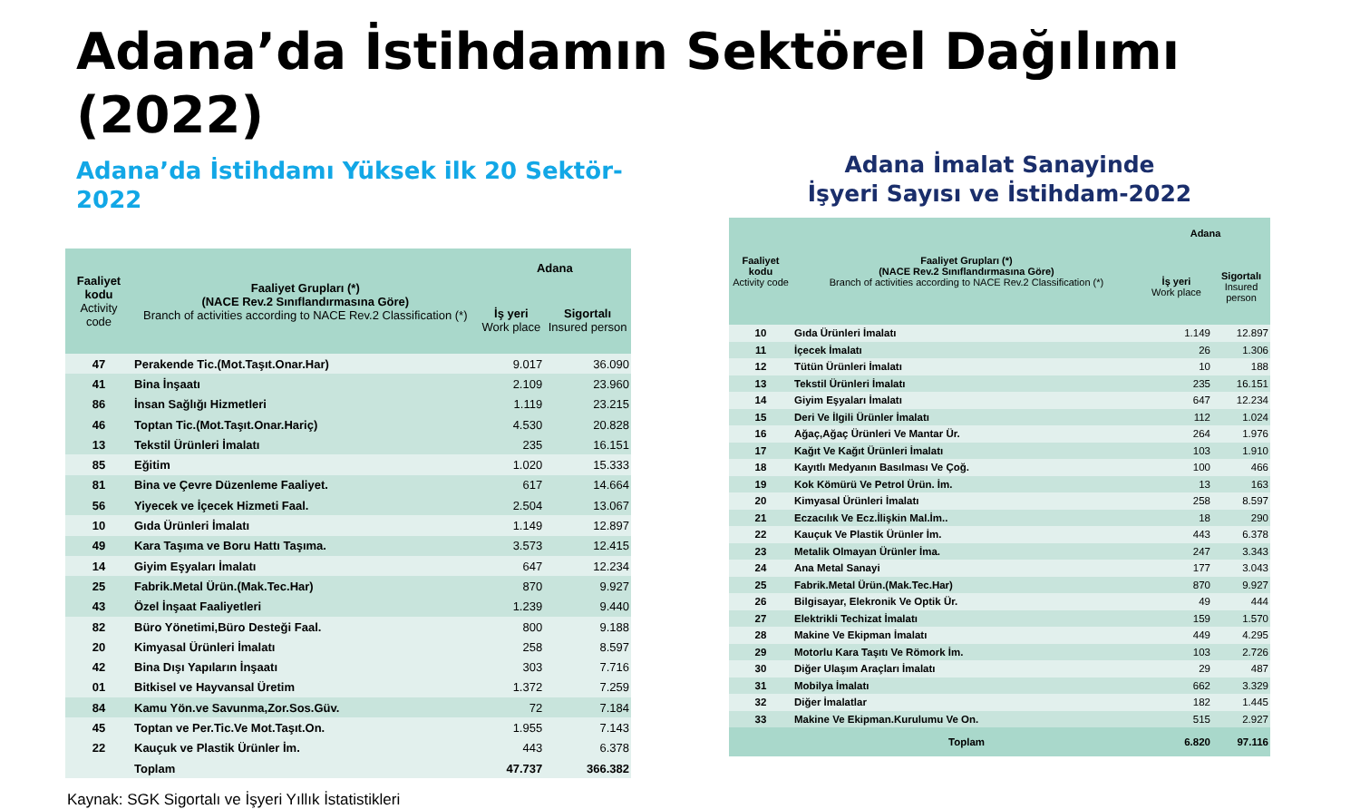Adana’da İstihdamın Sektörel Dağılımı (2022)
Adana’da İstihdamı Yüksek ilk 20 Sektör-2022
| Faaliyet kodu Activity code | Faaliyet Grupları (*) (NACE Rev.2 Sınıflandırmasına Göre) Branch of activities according to NACE Rev.2 Classification (*) | Adana | |
| --- | --- | --- | --- |
| | | İş yeri Work place | Sigortalı Insured person |
| 47 | Perakende Tic.(Mot.Taşıt.Onar.Har) | 9.017 | 36.090 |
| 41 | Bina İnşaatı | 2.109 | 23.960 |
| 86 | İnsan Sağlığı Hizmetleri | 1.119 | 23.215 |
| 46 | Toptan Tic.(Mot.Taşıt.Onar.Hariç) | 4.530 | 20.828 |
| 13 | Tekstil Ürünleri İmalatı | 235 | 16.151 |
| 85 | Eğitim | 1.020 | 15.333 |
| 81 | Bina ve Çevre Düzenleme Faaliyet. | 617 | 14.664 |
| 56 | Yiyecek ve İçecek Hizmeti Faal. | 2.504 | 13.067 |
| 10 | Gıda Ürünleri İmalatı | 1.149 | 12.897 |
| 49 | Kara Taşıma ve Boru Hattı Taşıma. | 3.573 | 12.415 |
| 14 | Giyim Eşyaları İmalatı | 647 | 12.234 |
| 25 | Fabrik.Metal Ürün.(Mak.Tec.Har) | 870 | 9.927 |
| 43 | Özel İnşaat Faaliyetleri | 1.239 | 9.440 |
| 82 | Büro Yönetimi,Büro Desteği Faal. | 800 | 9.188 |
| 20 | Kimyasal Ürünleri İmalatı | 258 | 8.597 |
| 42 | Bina Dışı Yapıların İnşaatı | 303 | 7.716 |
| 01 | Bitkisel ve Hayvansal Üretim | 1.372 | 7.259 |
| 84 | Kamu Yön.ve Savunma,Zor.Sos.Güv. | 72 | 7.184 |
| 45 | Toptan ve Per.Tic.Ve Mot.Taşıt.On. | 1.955 | 7.143 |
| 22 | Kauçuk ve Plastik Ürünler İm. | 443 | 6.378 |
| | Toplam | 47.737 | 366.382 |
Kaynak: SGK Sigortalı ve İşyeri Yıllık İstatistikleri
Adana İmalat Sanayinde
İşyeri Sayısı ve İstihdam-2022
| Faaliyet kodu Activity code | Faaliyet Grupları (*) (NACE Rev.2 Sınıflandırmasına Göre) Branch of activities according to NACE Rev.2 Classification (*) | Adana | |
| --- | --- | --- | --- |
| | | İş yeri Work place | Sigortalı Insured person |
| 10 | Gıda Ürünleri İmalatı | 1.149 | 12.897 |
| 11 | İçecek İmalatı | 26 | 1.306 |
| 12 | Tütün Ürünleri İmalatı | 10 | 188 |
| 13 | Tekstil Ürünleri İmalatı | 235 | 16.151 |
| 14 | Giyim Eşyaları İmalatı | 647 | 12.234 |
| 15 | Deri Ve İlgili Ürünler İmalatı | 112 | 1.024 |
| 16 | Ağaç,Ağaç Ürünleri Ve Mantar Ür. | 264 | 1.976 |
| 17 | Kağıt Ve Kağıt Ürünleri İmalatı | 103 | 1.910 |
| 18 | Kayıtlı Medyanın Basılması Ve Çoğ. | 100 | 466 |
| 19 | Kok Kömürü Ve Petrol Ürün. İm. | 13 | 163 |
| 20 | Kimyasal Ürünleri İmalatı | 258 | 8.597 |
| 21 | Eczacılık Ve Ecz.İlişkin Mal.İm.. | 18 | 290 |
| 22 | Kauçuk Ve Plastik Ürünler İm. | 443 | 6.378 |
| 23 | Metalik Olmayan Ürünler İma. | 247 | 3.343 |
| 24 | Ana Metal Sanayi | 177 | 3.043 |
| 25 | Fabrik.Metal Ürün.(Mak.Tec.Har) | 870 | 9.927 |
| 26 | Bilgisayar, Elekronik Ve Optik Ür. | 49 | 444 |
| 27 | Elektrikli Techizat İmalatı | 159 | 1.570 |
| 28 | Makine Ve Ekipman İmalatı | 449 | 4.295 |
| 29 | Motorlu Kara Taşıtı Ve Römork İm. | 103 | 2.726 |
| 30 | Diğer Ulaşım Araçları İmalatı | 29 | 487 |
| 31 | Mobilya İmalatı | 662 | 3.329 |
| 32 | Diğer İmalatlar | 182 | 1.445 |
| 33 | Makine Ve Ekipman.Kurulumu Ve On. | 515 | 2.927 |
| | Toplam | 6.820 | 97.116 |